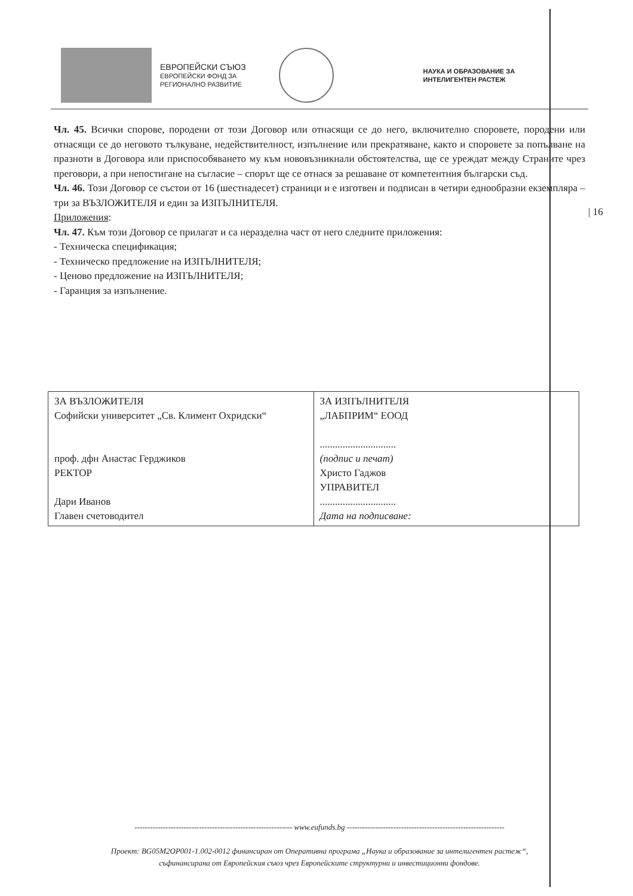ЕВРОПЕЙСКИ СЪЮЗ
ЕВРОПЕЙСКИ ФОНД ЗА
РЕГИОНАЛНО РАЗВИТИЕ
НАУКА И ОБРАЗОВАНИЕ ЗА
ИНТЕЛИГЕНТЕН РАСТЕЖ
Чл. 45. Всички спорове, породени от този Договор или отнасящи се до него, включително споровете, породени или отнасящи се до неговото тълкуване, недействителност, изпълнение или прекратяване, както и споровете за попълване на празноти в Договора или приспособяването му към нововъзникнали обстоятелства, ще се уреждат между Страните чрез преговори, а при непостигане на съгласие – спорът ще се отнася за решаване от компетентния български съд.
Чл. 46. Този Договор се състои от 16 (шестнадесет) страници и е изготвен и подписан в четири еднообразни екземпляра – три за ВЪЗЛОЖИТЕЛЯ и един за ИЗПЪЛНИТЕЛЯ.
Приложения:
Чл. 47. Към този Договор се прилагат и са неразделна част от него следните приложения:
- Техническа спецификация;
- Техническо предложение на ИЗПЪЛНИТЕЛЯ;
- Ценово предложение на ИЗПЪЛНИТЕЛЯ;
- Гаранция за изпълнение.
| 16
| ЗА ВЪЗЛОЖИТЕЛЯ Софийски университет „Св. Климент Охридски“ проф. дфн Анастас Герджиков РЕКТОР Дари Иванов Главен счетоводител | ЗА ИЗПЪЛНИТЕЛЯ „ЛАБПРИМ“ ЕООД .............................. (подпис и печат) Христо Гаджов УПРАВИТЕЛ .............................. Дата на подписване: |
------------------------------------------------------------- www.eufunds.bg -------------------------------------------------------------
Проект: BG05M2OP001-1.002-0012 финансиран от Оперативна програма „Наука и образование за интелигентен растеж“,
съфинансирана от Европейския съюз чрез Европейските структурни и инвестиционни фондове.